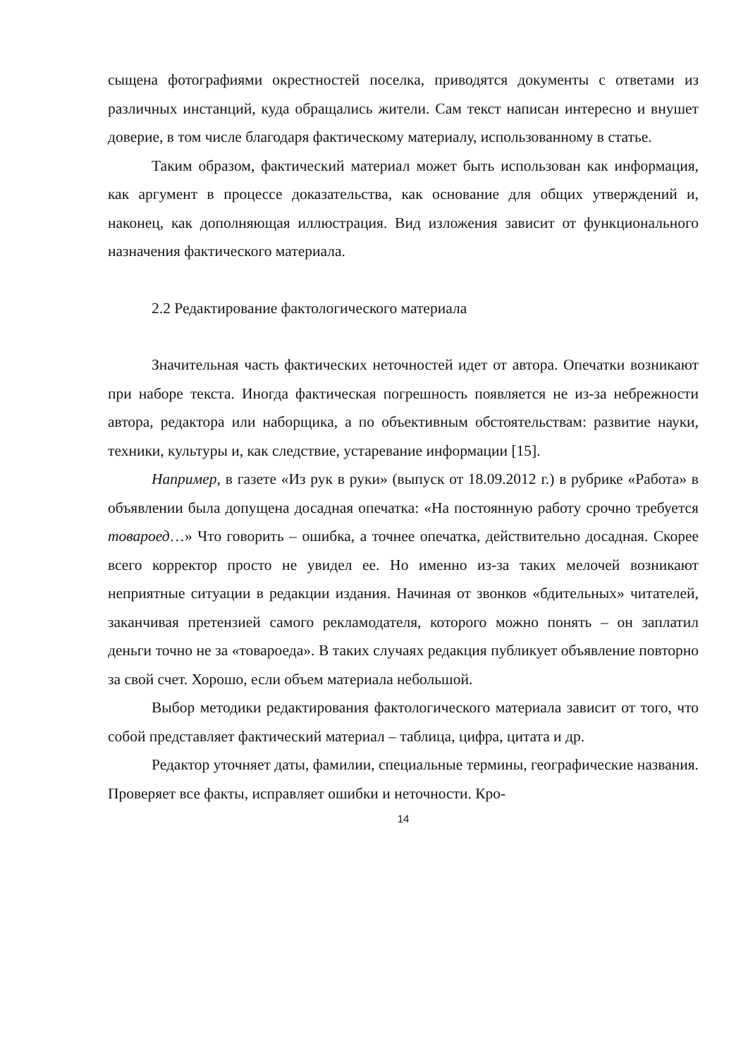сыщена фотографиями окрестностей поселка, приводятся документы с ответами из различных инстанций, куда обращались жители. Сам текст написан интересно и внушет доверие, в том числе благодаря фактическому материалу, использованному в статье.
Таким образом, фактический материал может быть использован как информация, как аргумент в процессе доказательства, как основание для общих утверждений и, наконец, как дополняющая иллюстрация. Вид изложения зависит от функционального назначения фактического материала.
2.2 Редактирование фактологического материала
Значительная часть фактических неточностей идет от автора. Опечатки возникают при наборе текста. Иногда фактическая погрешность появляется не из-за небрежности автора, редактора или наборщика, а по объективным обстоятельствам: развитие науки, техники, культуры и, как следствие, устаревание информации [15].
Например, в газете «Из рук в руки» (выпуск от 18.09.2012 г.) в рубрике «Работа» в объявлении была допущена досадная опечатка: «На постоянную работу срочно требуется товароед…» Что говорить – ошибка, а точнее опечатка, действительно досадная. Скорее всего корректор просто не увидел ее. Но именно из-за таких мелочей возникают неприятные ситуации в редакции издания. Начиная от звонков «бдительных» читателей, заканчивая претензией самого рекламодателя, которого можно понять – он заплатил деньги точно не за «товароеда». В таких случаях редакция публикует объявление повторно за свой счет. Хорошо, если объем материала небольшой.
Выбор методики редактирования фактологического материала зависит от того, что собой представляет фактический материал – таблица, цифра, цитата и др.
Редактор уточняет даты, фамилии, специальные термины, географические названия. Проверяет все факты, исправляет ошибки и неточности. Кро-
14